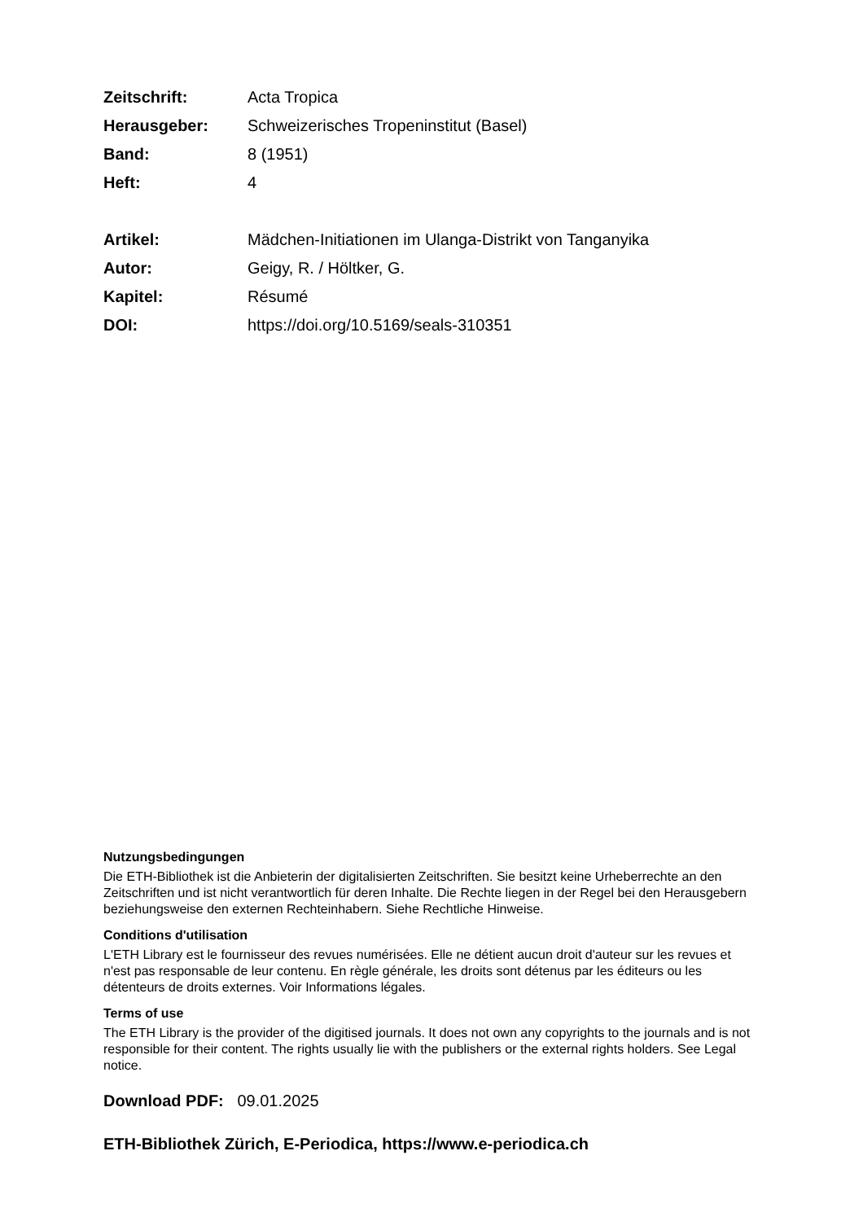| Zeitschrift: | Acta Tropica |
| Herausgeber: | Schweizerisches Tropeninstitut (Basel) |
| Band: | 8 (1951) |
| Heft: | 4 |
| Artikel: | Mädchen-Initiationen im Ulanga-Distrikt von Tanganyika |
| Autor: | Geigy, R. / Höltker, G. |
| Kapitel: | Résumé |
| DOI: | https://doi.org/10.5169/seals-310351 |
Nutzungsbedingungen
Die ETH-Bibliothek ist die Anbieterin der digitalisierten Zeitschriften. Sie besitzt keine Urheberrechte an den Zeitschriften und ist nicht verantwortlich für deren Inhalte. Die Rechte liegen in der Regel bei den Herausgebern beziehungsweise den externen Rechteinhabern. Siehe Rechtliche Hinweise.
Conditions d'utilisation
L'ETH Library est le fournisseur des revues numérisées. Elle ne détient aucun droit d'auteur sur les revues et n'est pas responsable de leur contenu. En règle générale, les droits sont détenus par les éditeurs ou les détenteurs de droits externes. Voir Informations légales.
Terms of use
The ETH Library is the provider of the digitised journals. It does not own any copyrights to the journals and is not responsible for their content. The rights usually lie with the publishers or the external rights holders. See Legal notice.
Download PDF: 09.01.2025
ETH-Bibliothek Zürich, E-Periodica, https://www.e-periodica.ch